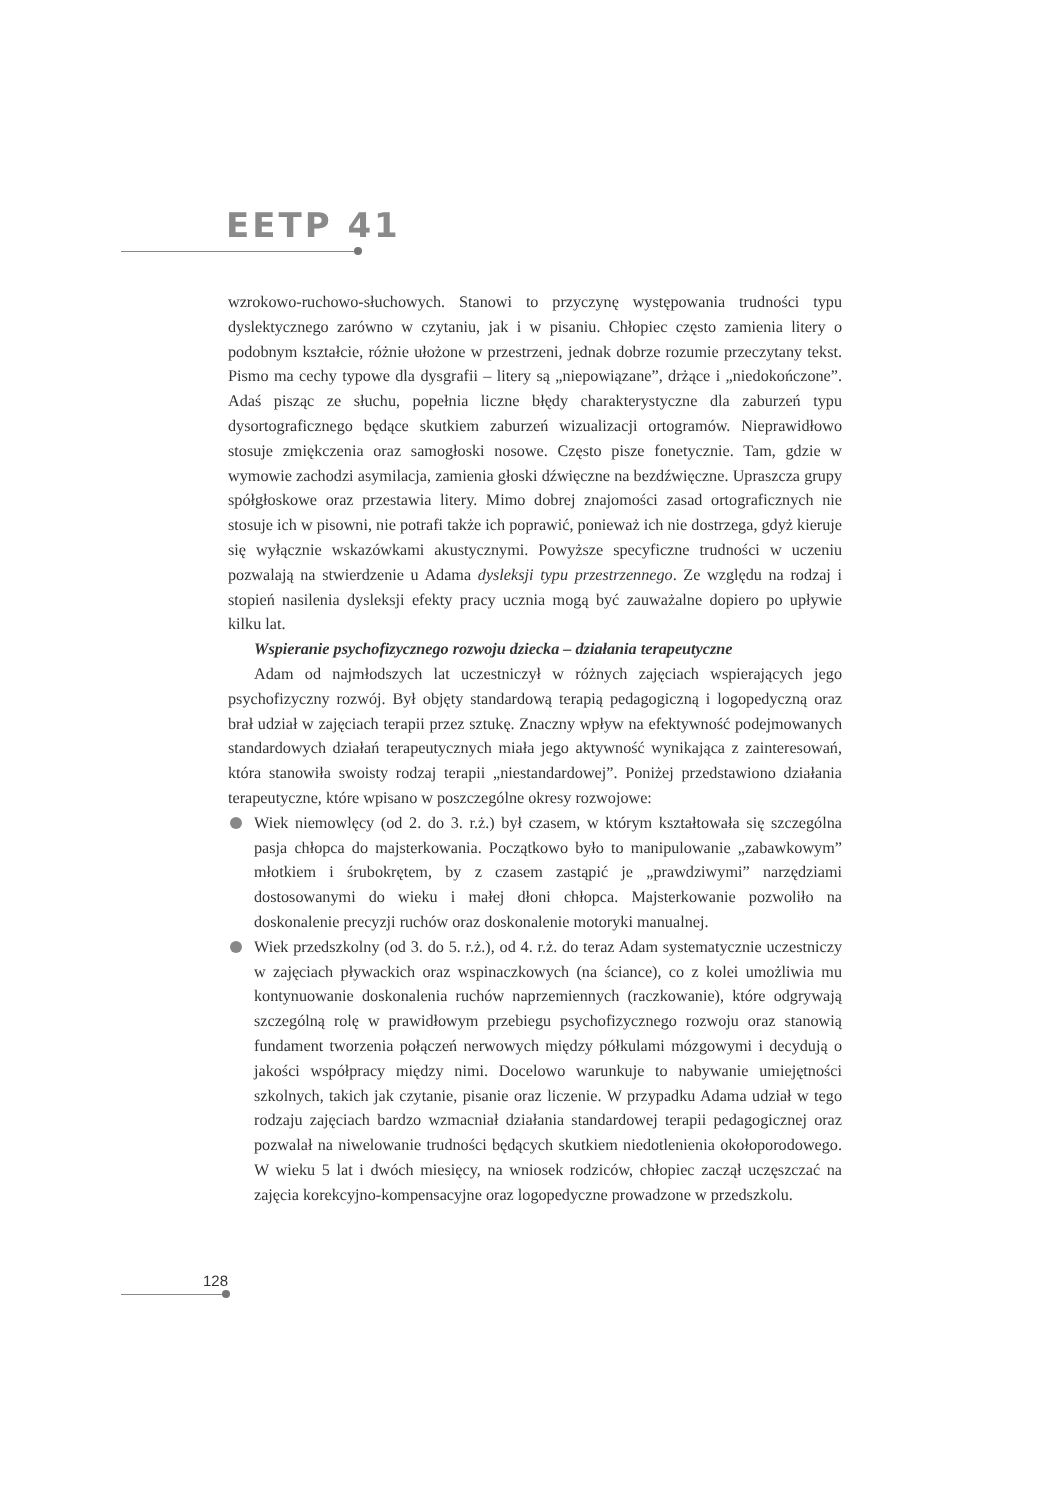EETP 41
wzrokowo-ruchowo-słuchowych. Stanowi to przyczynę występowania trudności typu dyslektycznego zarówno w czytaniu, jak i w pisaniu. Chłopiec często zamienia litery o podobnym kształcie, różnie ułożone w przestrzeni, jednak dobrze rozumie przeczytany tekst. Pismo ma cechy typowe dla dysgrafii – litery są „niepowiązane”, drżące i „niedokończone”. Adaś pisząc ze słuchu, popełnia liczne błędy charakterystyczne dla zaburzeń typu dysortograficznego będące skutkiem zaburzeń wizualizacji ortogramów. Nieprawidłowo stosuje zmiękczenia oraz samogłoski nosowe. Często pisze fonetycznie. Tam, gdzie w wymowie zachodzi asymilacja, zamienia głoski dźwięczne na bezdźwięczne. Upraszcza grupy spółgłoskowe oraz przestawia litery. Mimo dobrej znajomości zasad ortograficznych nie stosuje ich w pisowni, nie potrafi także ich poprawić, ponieważ ich nie dostrzega, gdyż kieruje się wyłącznie wskazówkami akustycznymi. Powyższe specyficzne trudności w uczeniu pozwalają na stwierdzenie u Adama dysleksji typu przestrzennego. Ze względu na rodzaj i stopień nasilenia dysleksji efekty pracy ucznia mogą być zauważalne dopiero po upływie kilku lat.
Wspieranie psychofizycznego rozwoju dziecka – działania terapeutyczne
Adam od najmłodszych lat uczestniczył w różnych zajęciach wspierających jego psychofizyczny rozwój. Był objęty standardową terapią pedagogiczną i logopedyczną oraz brał udział w zajęciach terapii przez sztukę. Znaczny wpływ na efektywność podejmowanych standardowych działań terapeutycznych miała jego aktywność wynikająca z zainteresowań, która stanowiła swoisty rodzaj terapii „niestandardowej”. Poniżej przedstawiono działania terapeutyczne, które wpisano w poszczególne okresy rozwojowe:
Wiek niemowlęcy (od 2. do 3. r.ż.) był czasem, w którym kształtowała się szczególna pasja chłopca do majsterkowania. Początkowo było to manipulowanie „zabawkowym” młotkiem i śrubokrętem, by z czasem zastąpić je „prawdziwymi” narzędziami dostosowanymi do wieku i małej dłoni chłopca. Majsterkowanie pozwoliło na doskonalenie precyzji ruchów oraz doskonalenie motoryki manualnej.
Wiek przedszkolny (od 3. do 5. r.ż.), od 4. r.ż. do teraz Adam systematycznie uczestniczy w zajęciach pływackich oraz wspinaczkowych (na ściance), co z kolei umożliwia mu kontynuowanie doskonalenia ruchów naprzemiennych (raczkowanie), które odgrywają szczególną rolę w prawidłowym przebiegu psychofizycznego rozwoju oraz stanowią fundament tworzenia połączeń nerwowych między półkulami mózgowymi i decydują o jakości współpracy między nimi. Docelowo warunkuje to nabywanie umiejętności szkolnych, takich jak czytanie, pisanie oraz liczenie. W przypadku Adama udział w tego rodzaju zajęciach bardzo wzmacniał działania standardowej terapii pedagogicznej oraz pozwalał na niwelowanie trudności będących skutkiem niedotlenienia okołoporodowego. W wieku 5 lat i dwóch miesięcy, na wniosek rodziców, chłopiec zaczął uczęszczać na zajęcia korekcyjno-kompensacyjne oraz logopedyczne prowadzone w przedszkolu.
128